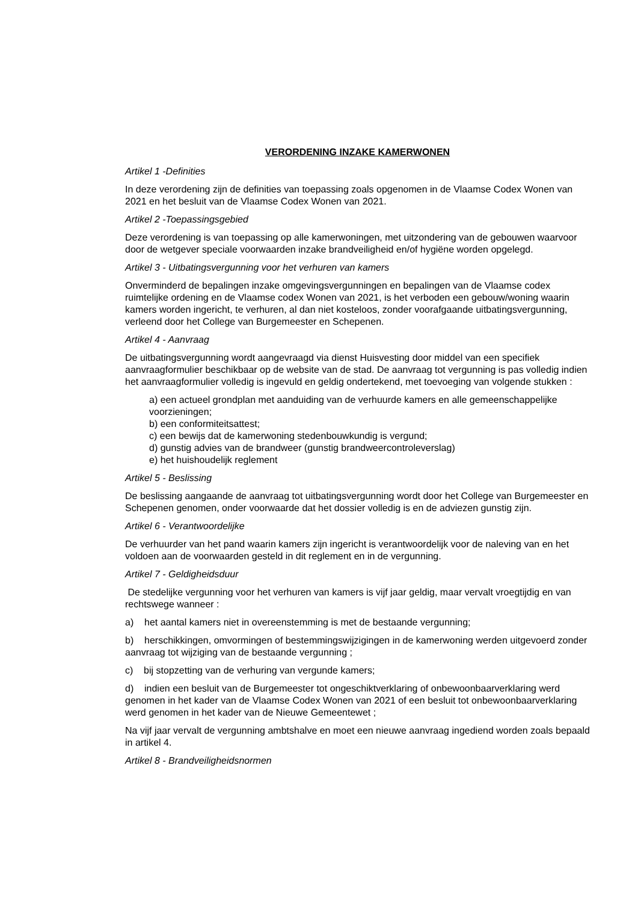VERORDENING INZAKE KAMERWONEN
Artikel 1 -Definities
In deze verordening zijn de definities van toepassing zoals opgenomen in de Vlaamse Codex Wonen van 2021 en het besluit van de Vlaamse Codex Wonen van 2021.
Artikel 2 -Toepassingsgebied
Deze verordening is van toepassing op alle kamerwoningen, met uitzondering van de gebouwen waarvoor door de wetgever speciale voorwaarden inzake brandveiligheid en/of hygiëne worden opgelegd.
Artikel 3 - Uitbatingsvergunning voor het verhuren van kamers
Onverminderd de bepalingen inzake omgevingsvergunningen en bepalingen van de Vlaamse codex ruimtelijke ordening en de Vlaamse codex Wonen van 2021, is het verboden een gebouw/woning waarin kamers worden ingericht, te verhuren, al dan niet kosteloos, zonder voorafgaande uitbatingsvergunning, verleend door het College van Burgemeester en Schepenen.
Artikel 4 - Aanvraag
De uitbatingsvergunning wordt aangevraagd via dienst Huisvesting door middel van een specifiek aanvraagformulier beschikbaar op de website van de stad. De aanvraag tot vergunning is pas volledig indien het aanvraagformulier volledig is ingevuld en geldig ondertekend, met toevoeging van volgende stukken :
a) een actueel grondplan met aanduiding van de verhuurde kamers en alle gemeenschappelijke voorzieningen;
b) een conformiteitsattest;
c) een bewijs dat de kamerwoning stedenbouwkundig is vergund;
d) gunstig advies van de brandweer (gunstig brandweercontroleverslag)
e) het huishoudelijk reglement
Artikel 5 - Beslissing
De beslissing aangaande de aanvraag tot uitbatingsvergunning wordt door het College van Burgemeester en Schepenen genomen, onder voorwaarde dat het dossier volledig is en de adviezen gunstig zijn.
Artikel 6 - Verantwoordelijke
De verhuurder van het pand waarin kamers zijn ingericht is verantwoordelijk voor de naleving van en het voldoen aan de voorwaarden gesteld in dit reglement en in de vergunning.
Artikel 7 - Geldigheidsduur
De stedelijke vergunning voor het verhuren van kamers is vijf jaar geldig, maar vervalt vroegtijdig en van rechtswege wanneer :
a) het aantal kamers niet in overeenstemming is met de bestaande vergunning;
b) herschikkingen, omvormingen of bestemmingswijzigingen in de kamerwoning werden uitgevoerd zonder aanvraag tot wijziging van de bestaande vergunning ;
c) bij stopzetting van de verhuring van vergunde kamers;
d) indien een besluit van de Burgemeester tot ongeschiktverklaring of onbewoonbaarverklaring werd genomen in het kader van de Vlaamse Codex Wonen van 2021 of een besluit tot onbewoonbaarverklaring werd genomen in het kader van de Nieuwe Gemeentewet ;
Na vijf jaar vervalt de vergunning ambtshalve en moet een nieuwe aanvraag ingediend worden zoals bepaald in artikel 4.
Artikel 8 - Brandveiligheidsnormen